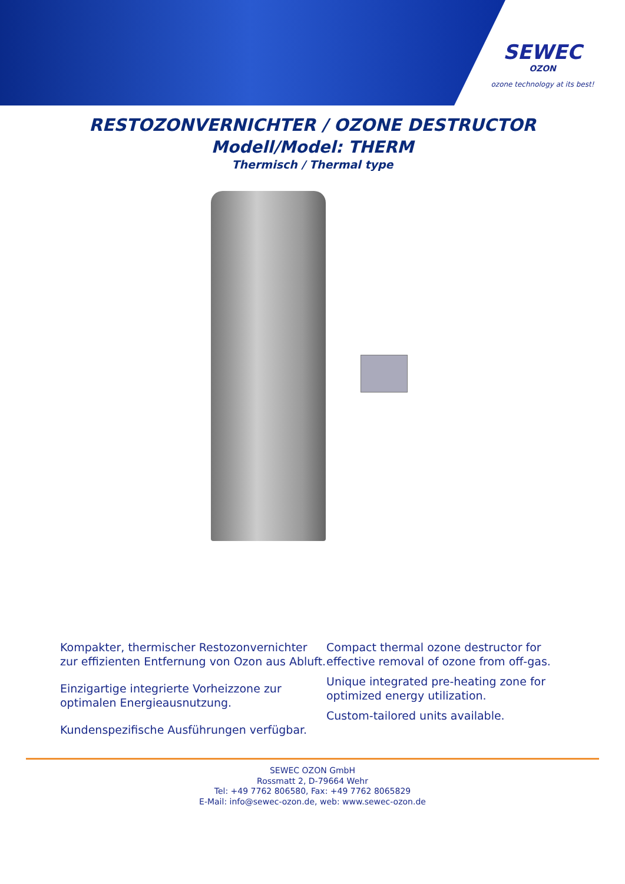SEWEC
OZON
ozone technology at its best!
RESTOZONVERNICHTER / OZONE DESTRUCTOR
Modell/Model: THERM
Thermisch / Thermal type
Kompakter, thermischer Restozonvernichter zur effizienten Entfernung von Ozon aus Abluft.
Einzigartige integrierte Vorheizzone zur optimalen Energieausnutzung.
Kundenspezifische Ausführungen verfügbar.
Compact thermal ozone destructor for effective removal of ozone from off-gas.
Unique integrated pre-heating zone for optimized energy utilization.
Custom-tailored units available.
SEWEC OZON GmbH
Rossmatt 2, D-79664 Wehr
Tel: +49 7762 806580, Fax: +49 7762 8065829
E-Mail: info@sewec-ozon.de, web: www.sewec-ozon.de